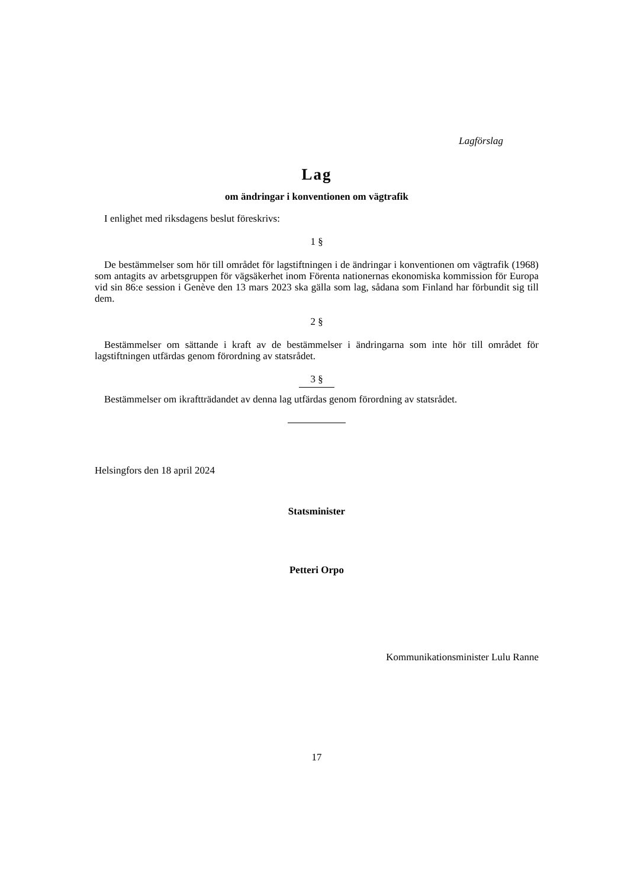Lagförslag
Lag
om ändringar i konventionen om vägtrafik
I enlighet med riksdagens beslut föreskrivs:
1 §
De bestämmelser som hör till området för lagstiftningen i de ändringar i konventionen om vägtrafik (1968) som antagits av arbetsgruppen för vägsäkerhet inom Förenta nationernas ekonomiska kommission för Europa vid sin 86:e session i Genève den 13 mars 2023 ska gälla som lag, sådana som Finland har förbundit sig till dem.
2 §
Bestämmelser om sättande i kraft av de bestämmelser i ändringarna som inte hör till området för lagstiftningen utfärdas genom förordning av statsrådet.
3 §
Bestämmelser om ikraftträdandet av denna lag utfärdas genom förordning av statsrådet.
Helsingfors den 18 april 2024
Statsminister
Petteri Orpo
Kommunikationsminister Lulu Ranne
17